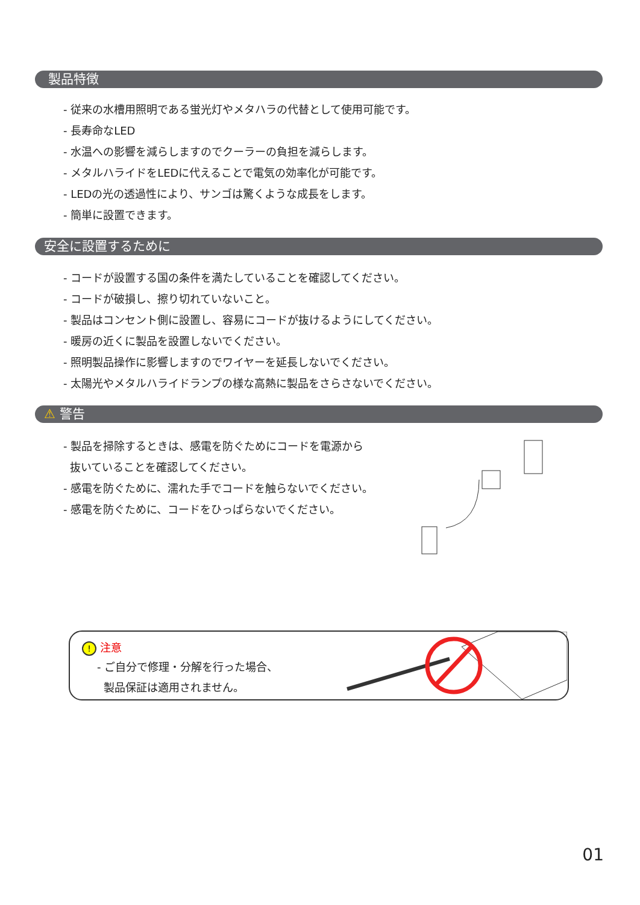製品特徴
- 従来の水槽用照明である蛍光灯やメタハラの代替として使用可能です。
- 長寿命なLED
- 水温への影響を減らしますのでクーラーの負担を減らします。
- メタルハライドをLEDに代えることで電気の効率化が可能です。
- LEDの光の透過性により、サンゴは驚くような成長をします。
- 簡単に設置できます。
安全に設置するために
- コードが設置する国の条件を満たしていることを確認してください。
- コードが破損し、擦り切れていないこと。
- 製品はコンセント側に設置し、容易にコードが抜けるようにしてください。
- 暖房の近くに製品を設置しないでください。
- 照明製品操作に影響しますのでワイヤーを延長しないでください。
- 太陽光やメタルハライドランプの様な高熱に製品をさらさないでください。
⚠ 警告
- 製品を掃除するときは、感電を防ぐためにコードを電源から
抜いていることを確認してください。
- 感電を防ぐために、濡れた手でコードを触らないでください。
- 感電を防ぐために、コードをひっぱらないでください。
! 注意
- ご自分で修理・分解を行った場合、
製品保証は適用されません。
01